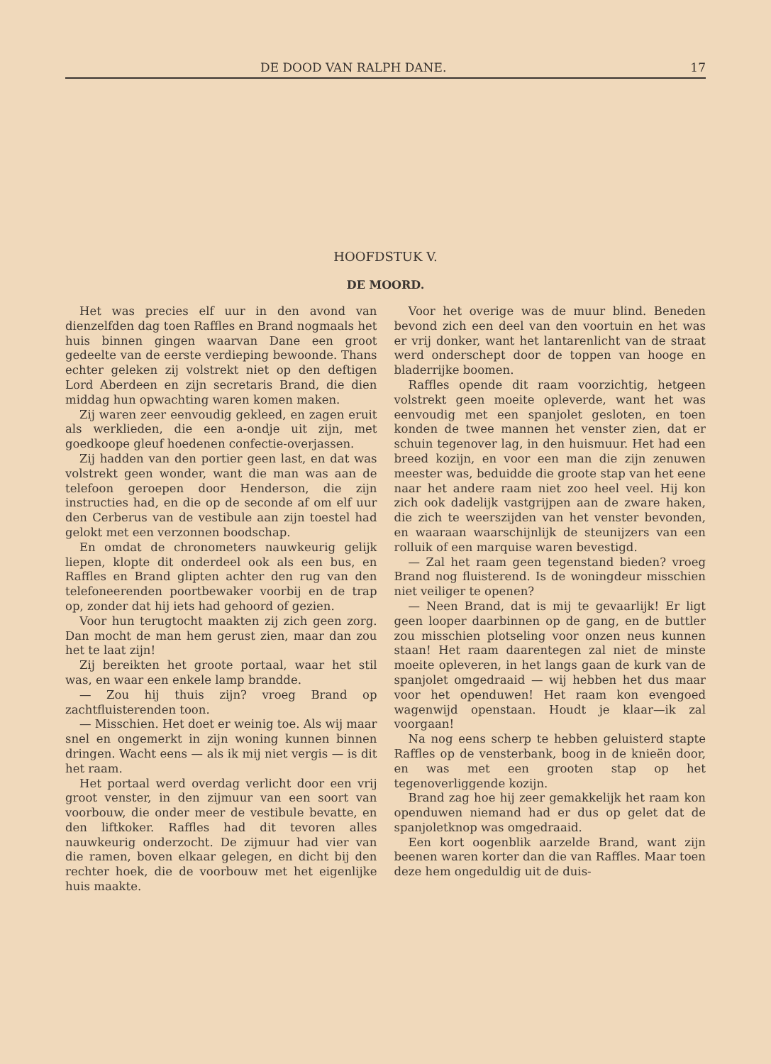DE DOOD VAN RALPH DANE. 17
HOOFDSTUK V.
DE MOORD.
Het was precies elf uur in den avond van dienzelfden dag toen Raffles en Brand nogmaals het huis binnen gingen waarvan Dane een groot gedeelte van de eerste verdieping bewoonde. Thans echter geleken zij volstrekt niet op den deftigen Lord Aberdeen en zijn secretaris Brand, die dien middag hun opwachting waren komen maken.
Zij waren zeer eenvoudig gekleed, en zagen eruit als werklieden, die een a-ondje uit zijn, met goedkoope gleuf hoedenen confectie-overjassen.
Zij hadden van den portier geen last, en dat was volstrekt geen wonder, want die man was aan de telefoon geroepen door Henderson, die zijn instructies had, en die op de seconde af om elf uur den Cerberus van de vestibule aan zijn toestel had gelokt met een verzonnen boodschap.
En omdat de chronometers nauwkeurig gelijk liepen, klopte dit onderdeel ook als een bus, en Raffles en Brand glipten achter den rug van den telefoneerenden poortbewaker voorbij en de trap op, zonder dat hij iets had gehoord of gezien.
Voor hun terugtocht maakten zij zich geen zorg. Dan mocht de man hem gerust zien, maar dan zou het te laat zijn!
Zij bereikten het groote portaal, waar het stil was, en waar een enkele lamp brandde.
— Zou hij thuis zijn? vroeg Brand op zachtfluisterenden toon.
— Misschien. Het doet er weinig toe. Als wij maar snel en ongemerkt in zijn woning kunnen binnen dringen. Wacht eens — als ik mij niet vergis — is dit het raam.
Het portaal werd overdag verlicht door een vrij groot venster, in den zijmuur van een soort van voorbouw, die onder meer de vestibule bevatte, en den liftkoker. Raffles had dit tevoren alles nauwkeurig onderzocht. De zijmuur had vier van die ramen, boven elkaar gelegen, en dicht bij den rechter hoek, die de voorbouw met het eigenlijke huis maakte.
Voor het overige was de muur blind. Beneden bevond zich een deel van den voortuin en het was er vrij donker, want het lantarenlicht van de straat werd onderschept door de toppen van hooge en bladerrijke boomen.
Raffles opende dit raam voorzichtig, hetgeen volstrekt geen moeite opleverde, want het was eenvoudig met een spanjolet gesloten, en toen konden de twee mannen het venster zien, dat er schuin tegenover lag, in den huismuur. Het had een breed kozijn, en voor een man die zijn zenuwen meester was, beduidde die groote stap van het eene naar het andere raam niet zoo heel veel. Hij kon zich ook dadelijk vastgrijpen aan de zware haken, die zich te weerszijden van het venster bevonden, en waaraan waarschijnlijk de steunijzers van een rolluik of een marquise waren bevestigd.
— Zal het raam geen tegenstand bieden? vroeg Brand nog fluisterend. Is de woningdeur misschien niet veiliger te openen?
— Neen Brand, dat is mij te gevaarlijk! Er ligt geen looper daarbinnen op de gang, en de buttler zou misschien plotseling voor onzen neus kunnen staan! Het raam daarentegen zal niet de minste moeite opleveren, in het langs gaan de kurk van de spanjolet omgedraaid — wij hebben het dus maar voor het openduwen! Het raam kon evengoed wagenwijd openstaan. Houdt je klaar—ik zal voorgaan!
Na nog eens scherp te hebben geluisterd stapte Raffles op de vensterbank, boog in de knieën door, en was met een grooten stap op het tegenoverliggende kozijn.
Brand zag hoe hij zeer gemakkelijk het raam kon openduwen niemand had er dus op gelet dat de spanjoletknop was omgedraaid.
Een kort oogenblik aarzelde Brand, want zijn beenen waren korter dan die van Raffles. Maar toen deze hem ongeduldig uit de duis-